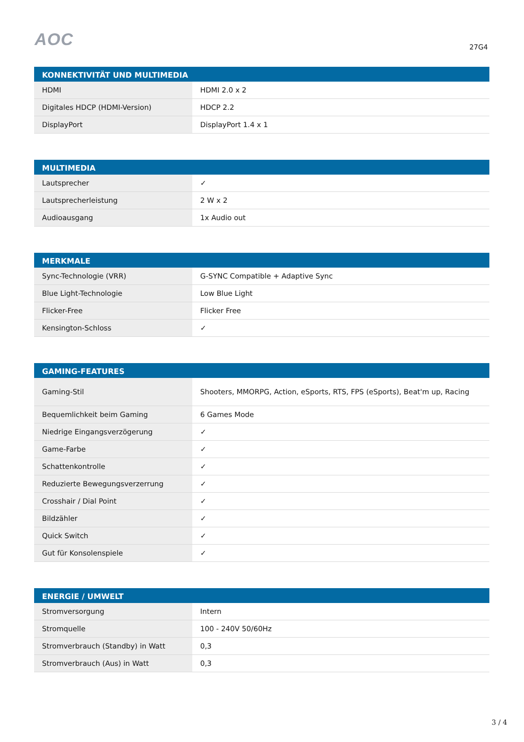AOC 27G4
| KONNEKTIVITÄT UND MULTIMEDIA | |
| --- | --- |
| HDMI | HDMI 2.0 x 2 |
| Digitales HDCP (HDMI-Version) | HDCP 2.2 |
| DisplayPort | DisplayPort 1.4 x 1 |
| MULTIMEDIA | |
| --- | --- |
| Lautsprecher | ✓ |
| Lautsprecherleistung | 2 W x 2 |
| Audioausgang | 1x Audio out |
| MERKMALE | |
| --- | --- |
| Sync-Technologie (VRR) | G-SYNC Compatible + Adaptive Sync |
| Blue Light-Technologie | Low Blue Light |
| Flicker-Free | Flicker Free |
| Kensington-Schloss | ✓ |
| GAMING-FEATURES | |
| --- | --- |
| Gaming-Stil | Shooters, MMORPG, Action, eSports, RTS, FPS (eSports), Beat'm up, Racing |
| Bequemlichkeit beim Gaming | 6 Games Mode |
| Niedrige Eingangsverzögerung | ✓ |
| Game-Farbe | ✓ |
| Schattenkontrolle | ✓ |
| Reduzierte Bewegungsverzerrung | ✓ |
| Crosshair / Dial Point | ✓ |
| Bildzähler | ✓ |
| Quick Switch | ✓ |
| Gut für Konsolenspiele | ✓ |
| ENERGIE / UMWELT | |
| --- | --- |
| Stromversorgung | Intern |
| Stromquelle | 100 - 240V 50/60Hz |
| Stromverbrauch (Standby) in Watt | 0,3 |
| Stromverbrauch (Aus) in Watt | 0,3 |
3 / 4